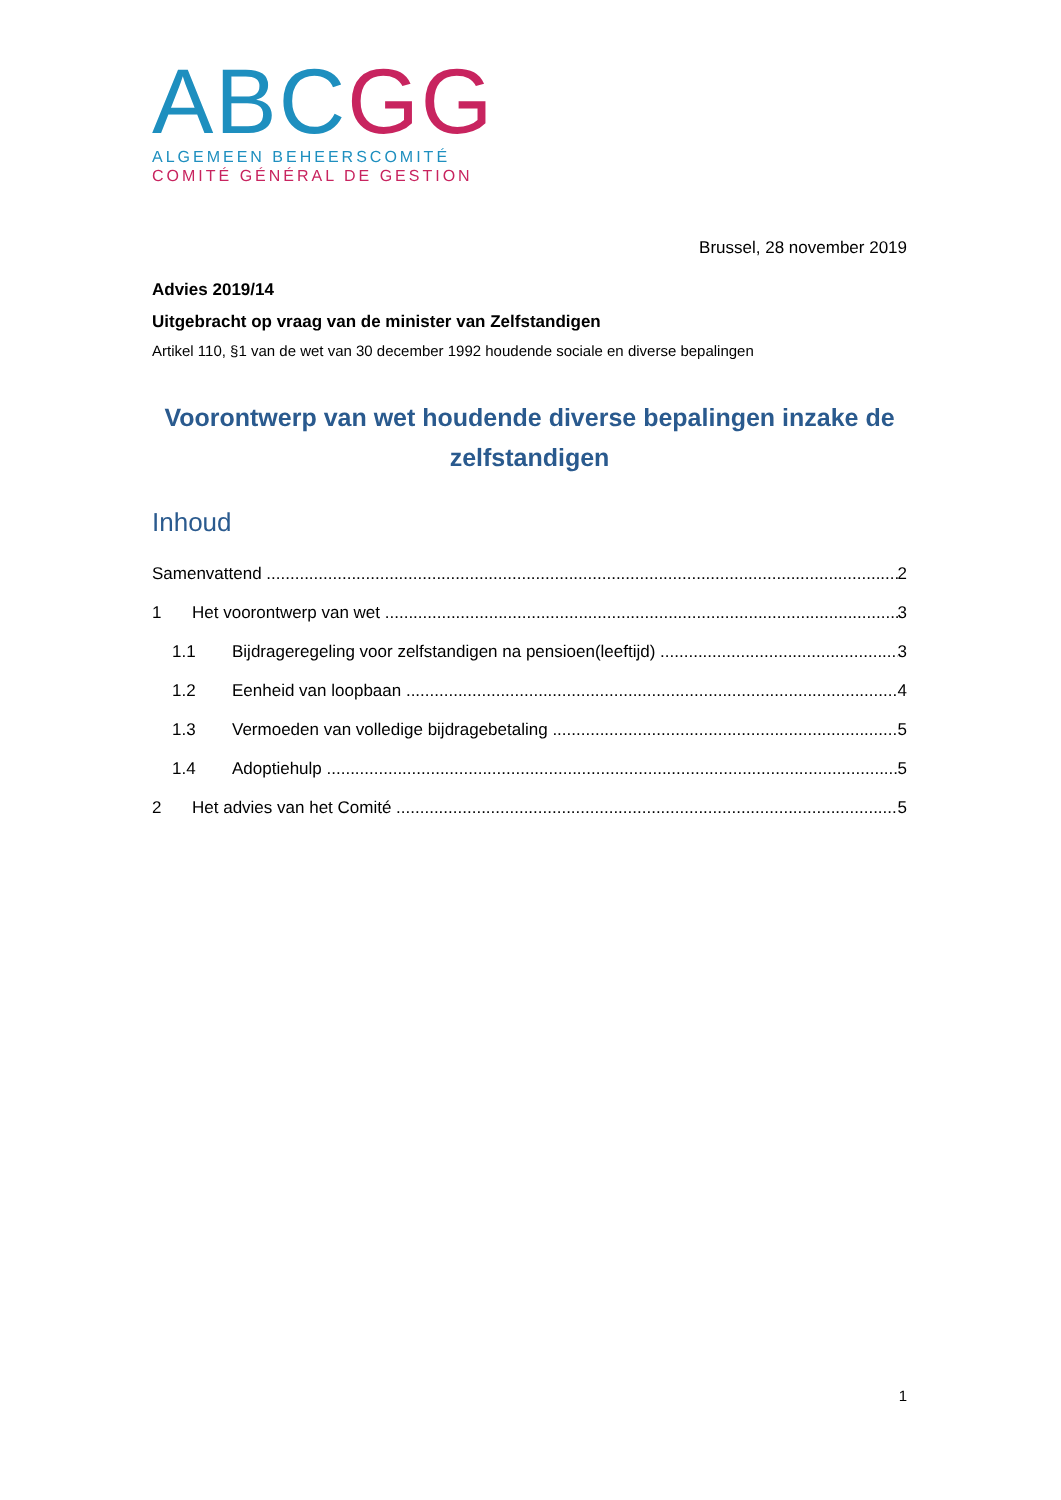ABC GG
ALGEMEEN BEHEERSCOMITÉ
COMITÉ GÉNÉRAL DE GESTION
Brussel, 28 november 2019
Advies 2019/14
Uitgebracht op vraag van de minister van Zelfstandigen
Artikel 110, §1 van de wet van 30 december 1992 houdende sociale en diverse bepalingen
Voorontwerp van wet houdende diverse bepalingen inzake de zelfstandigen
Inhoud
Samenvattend 2
1 Het voorontwerp van wet 3
1.1 Bijdrageregeling voor zelfstandigen na pensioen(leeftijd) 3
1.2 Eenheid van loopbaan 4
1.3 Vermoeden van volledige bijdragebetaling 5
1.4 Adoptiehulp 5
2 Het advies van het Comité 5
1